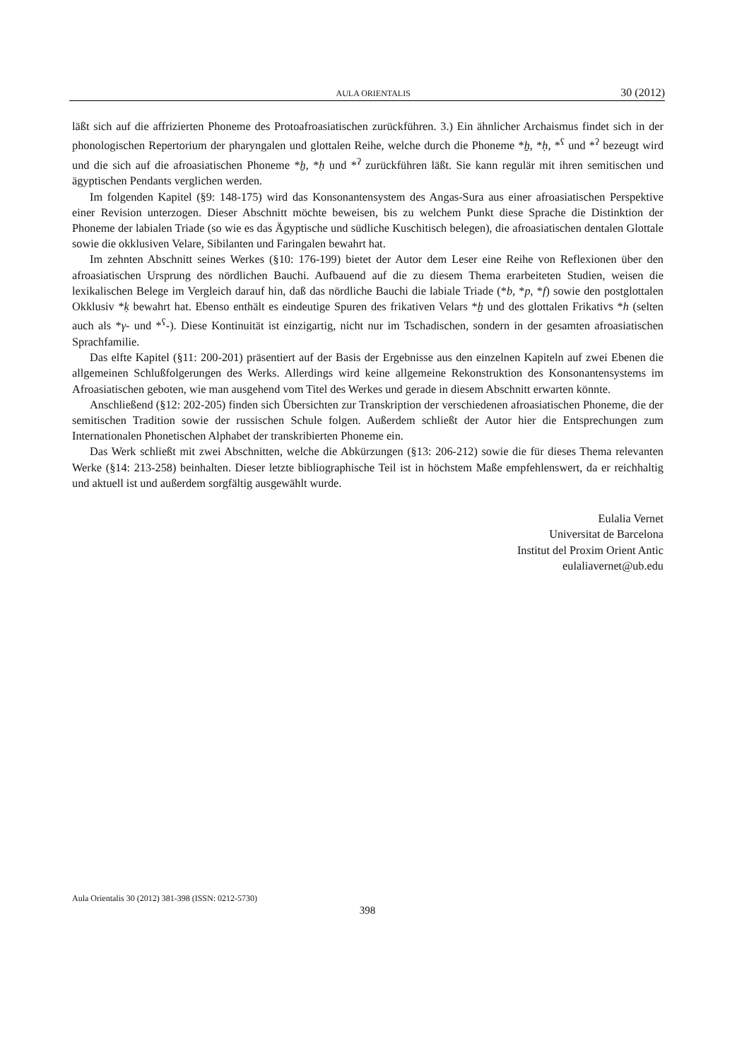AULA ORIENTALIS 30 (2012)
läßt sich auf die affrizierten Phoneme des Protoafroasiatischen zurückführen. 3.) Ein ähnlicher Archaismus findet sich in der phonologischen Repertorium der pharyngalen und glottalen Reihe, welche durch die Phoneme *ẖ, *ḥ, *<sup>ʕ</sup> und *<sup>ʔ</sup> bezeugt wird und die sich auf die afroasiatischen Phoneme *ẖ, *ḥ und *<sup>ʔ</sup> zurückführen läßt. Sie kann regulär mit ihren semitischen und ägyptischen Pendants verglichen werden.
Im folgenden Kapitel (§9: 148-175) wird das Konsonantensystem des Angas-Sura aus einer afroasiatischen Perspektive einer Revision unterzogen. Dieser Abschnitt möchte beweisen, bis zu welchem Punkt diese Sprache die Distinktion der Phoneme der labialen Triade (so wie es das Ägyptische und südliche Kuschitisch belegen), die afroasiatischen dentalen Glottale sowie die okklusiven Velare, Sibilanten und Faringalen bewahrt hat.
Im zehnten Abschnitt seines Werkes (§10: 176-199) bietet der Autor dem Leser eine Reihe von Reflexionen über den afroasiatischen Ursprung des nördlichen Bauchi. Aufbauend auf die zu diesem Thema erarbeiteten Studien, weisen die lexikalischen Belege im Vergleich darauf hin, daß das nördliche Bauchi die labiale Triade (*b, *p, *f) sowie den postglottalen Okklusiv *ḳ bewahrt hat. Ebenso enthält es eindeutige Spuren des frikativen Velars *ẖ und des glottalen Frikativs *h (selten auch als *γ- und *<sup>ʕ</sup>-). Diese Kontinuität ist einzigartig, nicht nur im Tschadischen, sondern in der gesamten afroasiatischen Sprachfamilie.
Das elfte Kapitel (§11: 200-201) präsentiert auf der Basis der Ergebnisse aus den einzelnen Kapiteln auf zwei Ebenen die allgemeinen Schlußfolgerungen des Werks. Allerdings wird keine allgemeine Rekonstruktion des Konsonantensystems im Afroasiatischen geboten, wie man ausgehend vom Titel des Werkes und gerade in diesem Abschnitt erwarten könnte.
Anschließend (§12: 202-205) finden sich Übersichten zur Transkription der verschiedenen afroasiatischen Phoneme, die der semitischen Tradition sowie der russischen Schule folgen. Außerdem schließt der Autor hier die Entsprechungen zum Internationalen Phonetischen Alphabet der transkribierten Phoneme ein.
Das Werk schließt mit zwei Abschnitten, welche die Abkürzungen (§13: 206-212) sowie die für dieses Thema relevanten Werke (§14: 213-258) beinhalten. Dieser letzte bibliographische Teil ist in höchstem Maße empfehlenswert, da er reichhaltig und aktuell ist und außerdem sorgfältig ausgewählt wurde.
Eulalia Vernet
Universitat de Barcelona
Institut del Proxim Orient Antic
eulaliavernet@ub.edu
Aula Orientalis 30 (2012) 381-398 (ISSN: 0212-5730)
398